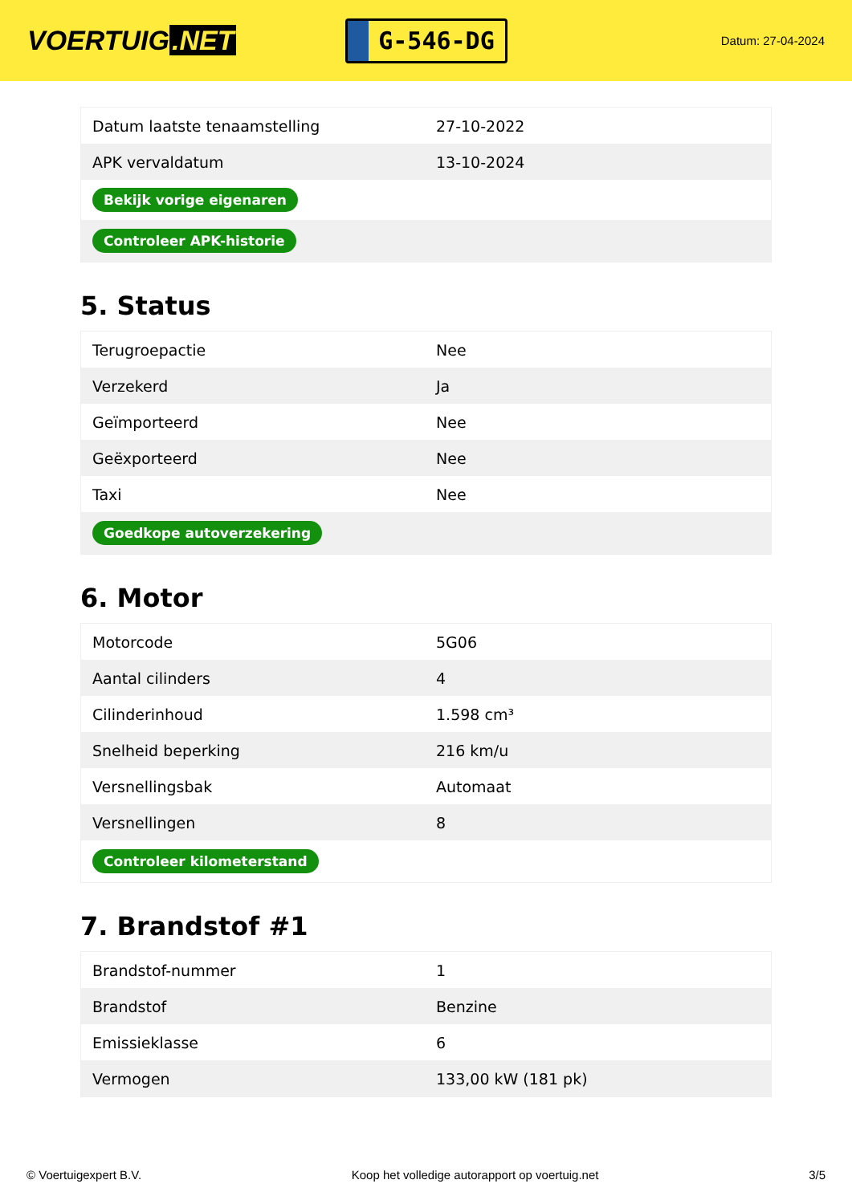VOERTUIG.NET
G-546-DG
Datum: 27-04-2024
| Datum laatste tenaamstelling | 27-10-2022 |
| APK vervaldatum | 13-10-2024 |
| Bekijk vorige eigenaren | |
| Controleer APK-historie | |
5. Status
| Terugroepactie | Nee |
| Verzekerd | Ja |
| Geïmporteerd | Nee |
| Geëxporteerd | Nee |
| Taxi | Nee |
| Goedkope autoverzekering | |
6. Motor
| Motorcode | 5G06 |
| Aantal cilinders | 4 |
| Cilinderinhoud | 1.598 cm³ |
| Snelheid beperking | 216 km/u |
| Versnellingsbak | Automaat |
| Versnellingen | 8 |
| Controleer kilometerstand | |
7. Brandstof #1
| Brandstof-nummer | 1 |
| Brandstof | Benzine |
| Emissieklasse | 6 |
| Vermogen | 133,00 kW (181 pk) |
© Voertuigexpert B.V. Koop het volledige autorapport op voertuig.net 3/5